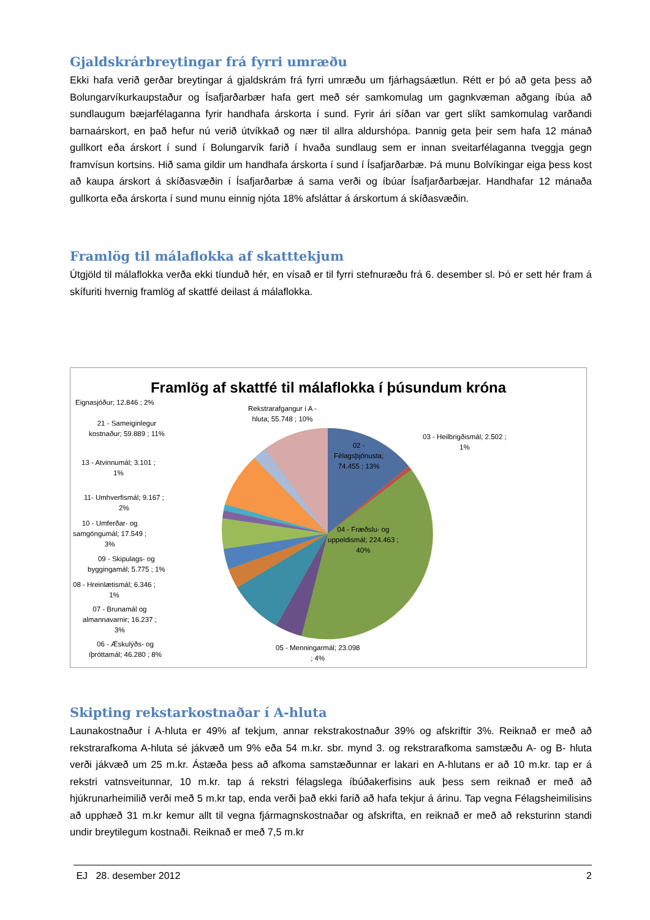Gjaldskrárbreytingar frá fyrri umræðu
Ekki hafa verið gerðar breytingar á gjaldskrám frá fyrri umræðu um fjárhagsáætlun. Rétt er þó að geta þess að Bolungarvíkurkaupstaður og Ísafjarðarbær hafa gert með sér samkomulag um gagnkvæman aðgang íbúa að sundlaugum bæjarfélaganna fyrir handhafa árskorta í sund. Fyrir ári síðan var gert slíkt samkomulag varðandi barnaárskort, en það hefur nú verið útvíkkað og nær til allra aldurshópa. Þannig geta þeir sem hafa 12 mánað gullkort eða árskort í sund í Bolungarvík farið í hvaða sundlaug sem er innan sveitarfélaganna tveggja gegn framvísun kortsins. Hið sama gildir um handhafa árskorta í sund í Ísafjarðarbæ. Þá munu Bolvíkingar eiga þess kost að kaupa árskort á skíðasvæðin í Ísafjarðarbæ á sama verði og íbúar Ísafjarðarbæjar. Handhafar 12 mánaða gullkorta eða árskorta í sund munu einnig njóta 18% afsláttar á árskortum á skíðasvæðin.
Framlög til málaflokka af skatttekjum
Útgjöld til málaflokka verða ekki tíunduð hér, en vísað er til fyrri stefnuræðu frá 6. desember sl. Þó er sett hér fram á skífuriti hvernig framlög af skattfé deilast á málaflokka.
Framlög af skattfé til málaflokka í þúsundum króna
Eignasjóður; 12.846 ; 2%
Rekstrarafgangur í A -
hluta; 55.748 ; 10%
21 - Sameiginlegur
kostnaður; 59.889 ; 11%
03 - Heilbrigðismál; 2.502 ;
1%
02 -
Félagsþjónusta;
74.455 ; 13%
13 - Atvinnumál; 3.101 ;
1%
11- Umhverfismál; 9.167 ;
2%
10 - Umferðar- og
samgöngumál; 17.549 ;
3%
04 - Fræðslu- og
uppeldismál; 224.463 ;
40%
09 - Skipulags- og
byggingamál; 5.775 ; 1%
08 - Hreinlætismál; 6.346 ;
1%
07 - Brunamál og
almannavarnir; 16.237 ;
3%
06 - Æskulýðs- og
íþróttamál; 46.280 ; 8%
05 - Menningarmál; 23.098
; 4%
Skipting rekstarkostnaðar í A-hluta
Launakostnaður í A-hluta er 49% af tekjum, annar rekstrakostnaður 39% og afskriftir 3%. Reiknað er með að rekstrarafkoma A-hluta sé jákvæð um 9% eða 54 m.kr. sbr. mynd 3. og rekstrarafkoma samstæðu A- og B- hluta verði jákvæð um 25 m.kr. Ástæða þess að afkoma samstæðunnar er lakari en A-hlutans er að 10 m.kr. tap er á rekstri vatnsveitunnar, 10 m.kr. tap á rekstri félagslega íbúðakerfisins auk þess sem reiknað er með að hjúkrunarheimilið verði með 5 m.kr tap, enda verði það ekki farið að hafa tekjur á árinu. Tap vegna Félagsheimilisins að upphæð 31 m.kr kemur allt til vegna fjármagnskostnaðar og afskrifta, en reiknað er með að reksturinn standi undir breytilegum kostnaði. Reiknað er með 7,5 m.kr
EJ 28. desember 2012 2